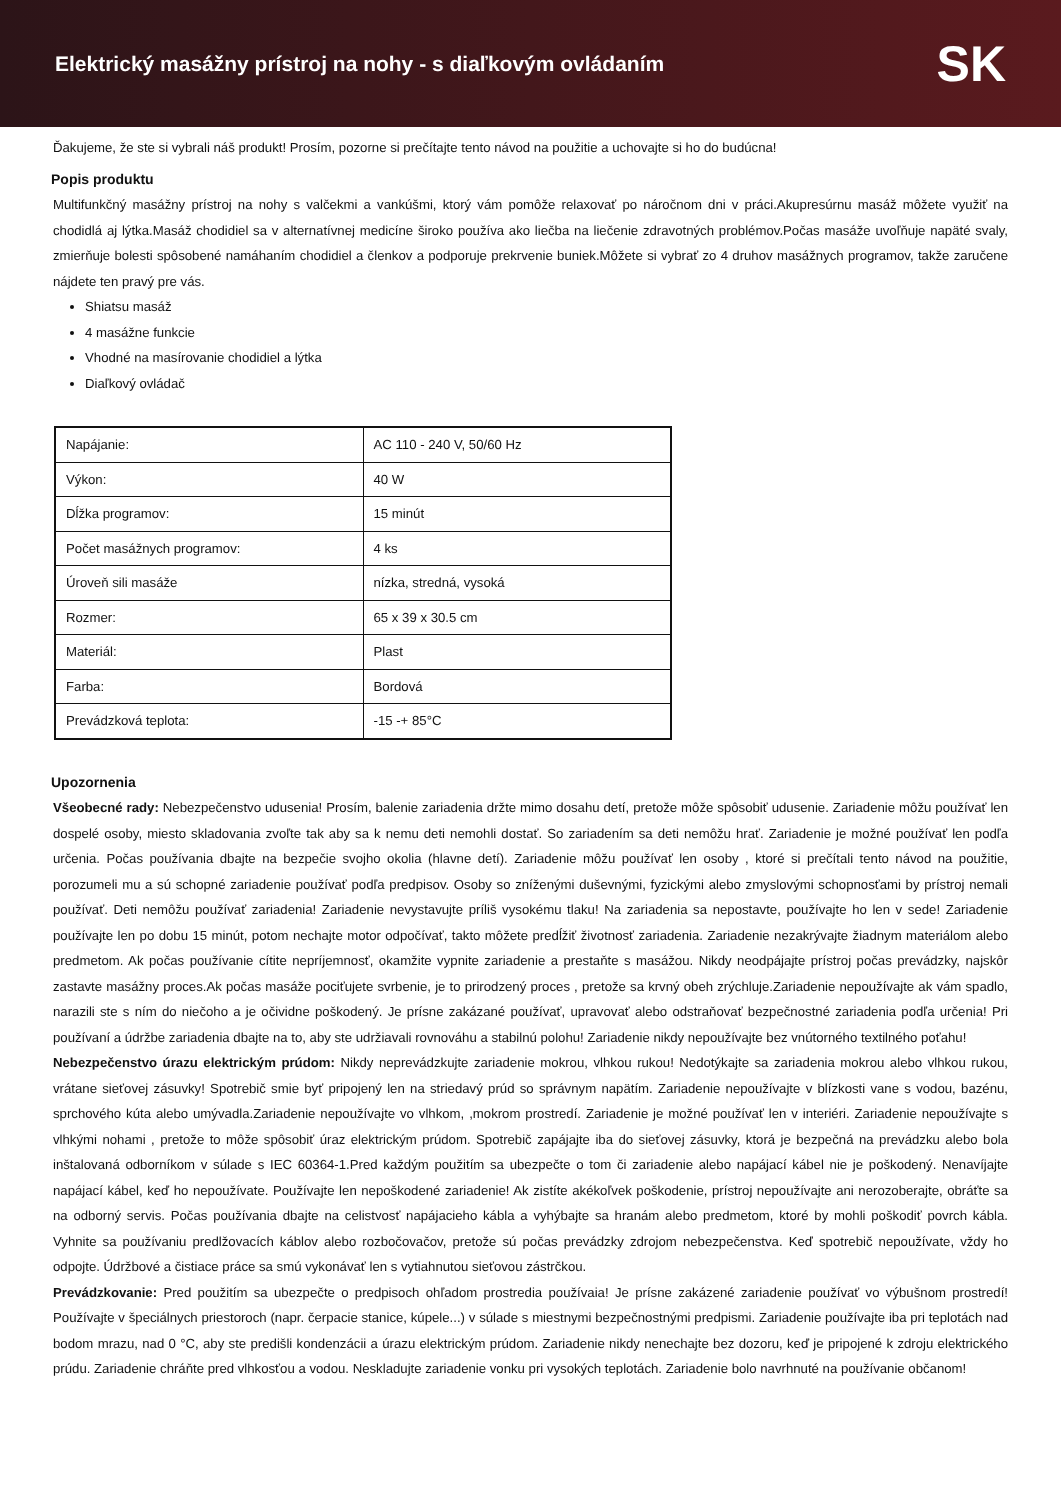Elektrický masážny prístroj na nohy - s diaľkovým ovládaním
SK
Ďakujeme, že ste si vybrali náš produkt! Prosím, pozorne si prečítajte tento návod na použitie a uchovajte si ho do budúcna!
Popis produktu
Multifunkčný masážny prístroj na nohy s valčekmi a vankúšmi, ktorý vám pomôže relaxovať po náročnom dni v práci.Akupresúrnu masáž môžete využiť na chodidlá aj lýtka.Masáž chodidiel sa v alternatívnej medicíne široko používa ako liečba na liečenie zdravotných problémov.Počas masáže uvoľňuje napäté svaly, zmierňuje bolesti spôsobené namáhaním chodidiel a členkov a podporuje prekrvenie buniek.Môžete si vybrať zo 4 druhov masážnych programov, takže zaručene nájdete ten pravý pre vás.
Shiatsu masáž
4 masážne funkcie
Vhodné na masírovanie chodidiel a lýtka
Diaľkový ovládač
| Napájanie: | AC 110 - 240 V, 50/60 Hz |
| Výkon: | 40 W |
| Dĺžka programov: | 15 minút |
| Počet masážnych programov: | 4 ks |
| Úroveň sili masáže | nízka, stredná, vysoká |
| Rozmer: | 65 x 39 x 30.5 cm |
| Materiál: | Plast |
| Farba: | Bordová |
| Prevádzková teplota: | -15 -+ 85°C |
Upozornenia
Všeobecné rady: Nebezpečenstvo udusenia! Prosím, balenie zariadenia držte mimo dosahu detí, pretože môže spôsobiť udusenie. Zariadenie môžu používať len dospelé osoby, miesto skladovania zvoľte tak aby sa k nemu deti nemohli dostať. So zariadením sa deti nemôžu hrať. Zariadenie je možné používať len podľa určenia. Počas používania dbajte na bezpečie svojho okolia (hlavne detí). Zariadenie môžu používať len osoby , ktoré si prečítali tento návod na použitie, porozumeli mu a sú schopné zariadenie používať podľa predpisov. Osoby so zníženými duševnými, fyzickými alebo zmyslovými schopnosťami by prístroj nemali používať. Deti nemôžu používať zariadenia! Zariadenie nevystavujte príliš vysokému tlaku! Na zariadenia sa nepostavte, používajte ho len v sede! Zariadenie používajte len po dobu 15 minút, potom nechajte motor odpočívať, takto môžete predĺžiť životnosť zariadenia. Zariadenie nezakrývajte žiadnym materiálom alebo predmetom. Ak počas používanie cítite nepríjemnosť, okamžite vypnite zariadenie a prestaňte s masážou. Nikdy neodpájajte prístroj počas prevádzky, najskôr zastavte masážny proces.Ak počas masáže pociťujete svrbenie, je to prirodzený proces , pretože sa krvný obeh zrýchluje.Zariadenie nepoužívajte ak vám spadlo, narazili ste s ním do niečoho a je očividne poškodený. Je prísne zakázané používať, upravovať alebo odstraňovať bezpečnostné zariadenia podľa určenia! Pri používaní a údržbe zariadenia dbajte na to, aby ste udržiavali rovnováhu a stabilnú polohu! Zariadenie nikdy nepoužívajte bez vnútorného textilného poťahu!
Nebezpečenstvo úrazu elektrickým prúdom: Nikdy neprevádzkujte zariadenie mokrou, vlhkou rukou! Nedotýkajte sa zariadenia mokrou alebo vlhkou rukou, vrátane sieťovej zásuvky! Spotrebič smie byť pripojený len na striedavý prúd so správnym napätím. Zariadenie nepoužívajte v blízkosti vane s vodou, bazénu, sprchového kúta alebo umývadla.Zariadenie nepoužívajte vo vlhkom, ,mokrom prostredí. Zariadenie je možné používať len v interiéri. Zariadenie nepoužívajte s vlhkými nohami , pretože to môže spôsobiť úraz elektrickým prúdom. Spotrebič zapájajte iba do sieťovej zásuvky, ktorá je bezpečná na prevádzku alebo bola inštalovaná odborníkom v súlade s IEC 60364-1.Pred každým použitím sa ubezpečte o tom či zariadenie alebo napájací kábel nie je poškodený. Nenavíjajte napájací kábel, keď ho nepoužívate. Používajte len nepoškodené zariadenie! Ak zistíte akékoľvek poškodenie, prístroj nepoužívajte ani nerozoberajte, obráťte sa na odborný servis. Počas používania dbajte na celistvosť napájacieho kábla a vyhýbajte sa hranám alebo predmetom, ktoré by mohli poškodiť povrch kábla. Vyhnite sa používaniu predlžovacích káblov alebo rozbočovačov, pretože sú počas prevádzky zdrojom nebezpečenstva. Keď spotrebič nepoužívate, vždy ho odpojte. Údržbové a čistiace práce sa smú vykonávať len s vytiahnutou sieťovou zástrčkou.
Prevádzkovanie: Pred použitím sa ubezpečte o predpisoch ohľadom prostredia používaia! Je prísne zakázené zariadenie používať vo výbušnom prostredí! Používajte v špeciálnych priestoroch (napr. čerpacie stanice, kúpele...) v súlade s miestnymi bezpečnostnými predpismi. Zariadenie používajte iba pri teplotách nad bodom mrazu, nad 0 °C, aby ste predišli kondenzácii a úrazu elektrickým prúdom. Zariadenie nikdy nenechajte bez dozoru, keď je pripojené k zdroju elektrického prúdu. Zariadenie chráňte pred vlhkosťou a vodou. Neskladujte zariadenie vonku pri vysokých teplotách. Zariadenie bolo navrhnuté na používanie občanom!